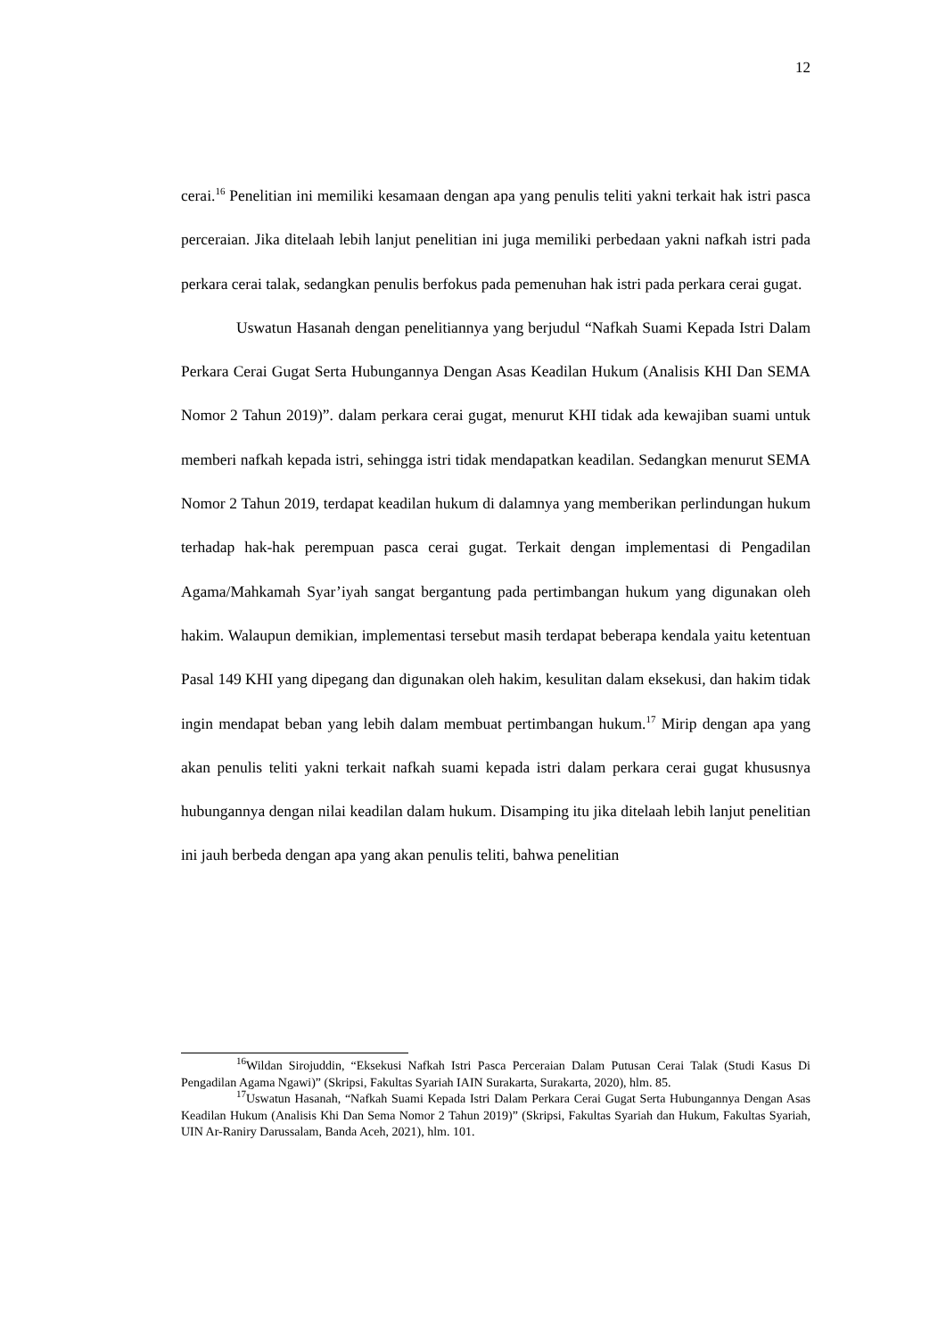12
cerai.<sup>16</sup> Penelitian ini memiliki kesamaan dengan apa yang penulis teliti yakni terkait hak istri pasca perceraian. Jika ditelaah lebih lanjut penelitian ini juga memiliki perbedaan yakni nafkah istri pada perkara cerai talak, sedangkan penulis berfokus pada pemenuhan hak istri pada perkara cerai gugat.
Uswatun Hasanah dengan penelitiannya yang berjudul “Nafkah Suami Kepada Istri Dalam Perkara Cerai Gugat Serta Hubungannya Dengan Asas Keadilan Hukum (Analisis KHI Dan SEMA Nomor 2 Tahun 2019)”. dalam perkara cerai gugat, menurut KHI tidak ada kewajiban suami untuk memberi nafkah kepada istri, sehingga istri tidak mendapatkan keadilan. Sedangkan menurut SEMA Nomor 2 Tahun 2019, terdapat keadilan hukum di dalamnya yang memberikan perlindungan hukum terhadap hak-hak perempuan pasca cerai gugat. Terkait dengan implementasi di Pengadilan Agama/Mahkamah Syar’iyah sangat bergantung pada pertimbangan hukum yang digunakan oleh hakim. Walaupun demikian, implementasi tersebut masih terdapat beberapa kendala yaitu ketentuan Pasal 149 KHI yang dipegang dan digunakan oleh hakim, kesulitan dalam eksekusi, dan hakim tidak ingin mendapat beban yang lebih dalam membuat pertimbangan hukum.<sup>17</sup> Mirip dengan apa yang akan penulis teliti yakni terkait nafkah suami kepada istri dalam perkara cerai gugat khususnya hubungannya dengan nilai keadilan dalam hukum. Disamping itu jika ditelaah lebih lanjut penelitian ini jauh berbeda dengan apa yang akan penulis teliti, bahwa penelitian
<sup>16</sup> Wildan Sirojuddin, “Eksekusi Nafkah Istri Pasca Perceraian Dalam Putusan Cerai Talak (Studi Kasus Di Pengadilan Agama Ngawi)” (Skripsi, Fakultas Syariah IAIN Surakarta, Surakarta, 2020), hlm. 85.
<sup>17</sup> Uswatun Hasanah, “Nafkah Suami Kepada Istri Dalam Perkara Cerai Gugat Serta Hubungannya Dengan Asas Keadilan Hukum (Analisis Khi Dan Sema Nomor 2 Tahun 2019)” (Skripsi, Fakultas Syariah dan Hukum, Fakultas Syariah, UIN Ar-Raniry Darussalam, Banda Aceh, 2021), hlm. 101.